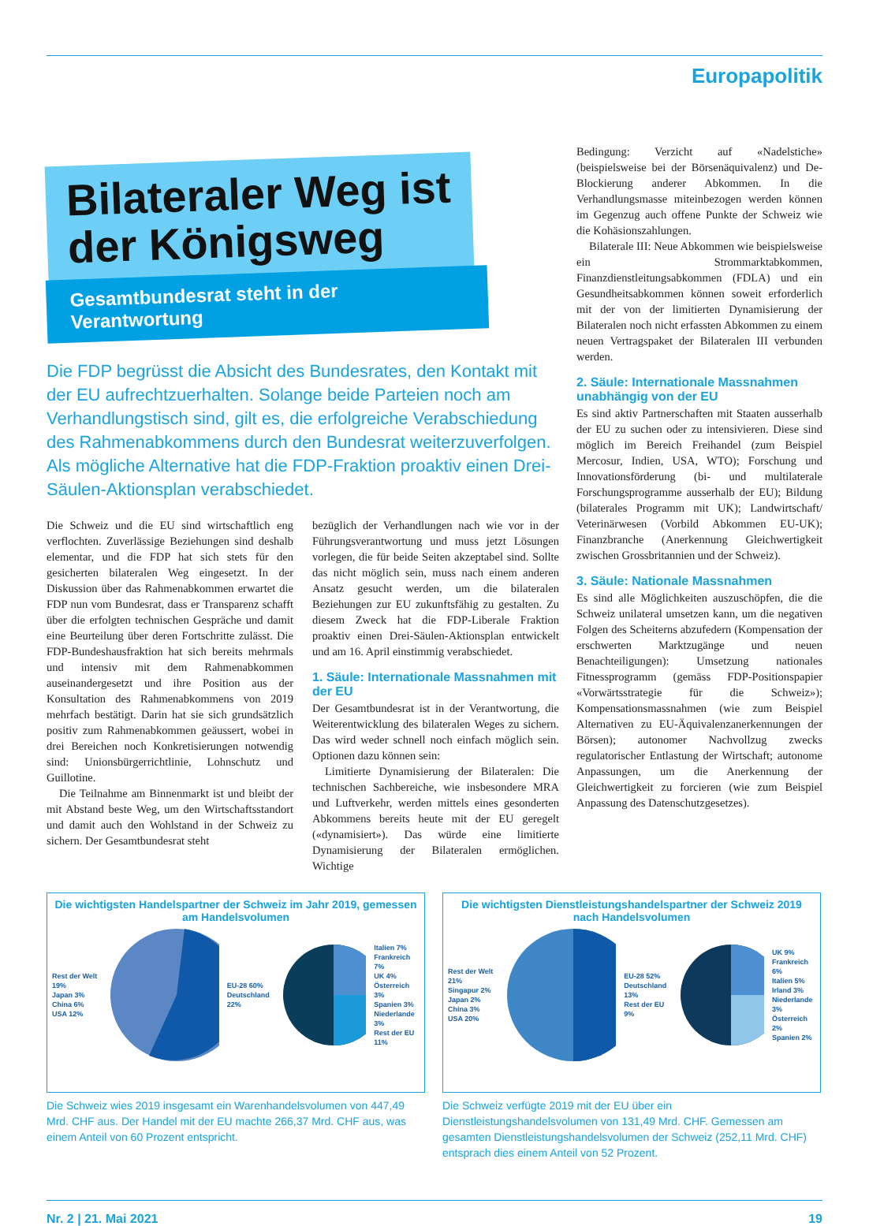Europapolitik
Bilateraler Weg ist
der Königsweg
Gesamtbundesrat steht in der Verantwortung
Die FDP begrüsst die Absicht des Bundesrates, den Kontakt mit der EU aufrechtzuerhalten. Solange beide Parteien noch am Verhandlungstisch sind, gilt es, die erfolgreiche Verabschiedung des Rahmenabkommens durch den Bundesrat weiterzuverfolgen. Als mögliche Alternative hat die FDP-Fraktion proaktiv einen Drei-Säulen-Aktionsplan verabschiedet.
Die Schweiz und die EU sind wirtschaftlich eng verflochten. Zuverlässige Beziehungen sind deshalb elementar, und die FDP hat sich stets für den gesicherten bilateralen Weg eingesetzt. In der Diskussion über das Rahmenabkommen erwartet die FDP nun vom Bundesrat, dass er Transparenz schafft über die erfolgten technischen Gespräche und damit eine Beurteilung über deren Fortschritte zulässt. Die FDP-Bundeshausfraktion hat sich bereits mehrmals und intensiv mit dem Rahmenabkommen auseinandergesetzt und ihre Position aus der Konsultation des Rahmenabkommens von 2019 mehrfach bestätigt. Darin hat sie sich grundsätzlich positiv zum Rahmenabkommen geäussert, wobei in drei Bereichen noch Konkretisierungen notwendig sind: Unionsbürgerrichtlinie, Lohnschutz und Guillotine.
Die Teilnahme am Binnenmarkt ist und bleibt der mit Abstand beste Weg, um den Wirtschaftsstandort und damit auch den Wohlstand in der Schweiz zu sichern. Der Gesamtbundesrat steht
bezüglich der Verhandlungen nach wie vor in der Führungsverantwortung und muss jetzt Lösungen vorlegen, die für beide Seiten akzeptabel sind. Sollte das nicht möglich sein, muss nach einem anderen Ansatz gesucht werden, um die bilateralen Beziehungen zur EU zukunftsfähig zu gestalten. Zu diesem Zweck hat die FDP-Liberale Fraktion proaktiv einen Drei-Säulen-Aktionsplan entwickelt und am 16. April einstimmig verabschiedet.
1. Säule: Internationale Massnahmen mit der EU
Der Gesamtbundesrat ist in der Verantwortung, die Weiterentwicklung des bilateralen Weges zu sichern. Das wird weder schnell noch einfach möglich sein. Optionen dazu können sein:
Limitierte Dynamisierung der Bilateralen: Die technischen Sachbereiche, wie insbesondere MRA und Luftverkehr, werden mittels eines gesonderten Abkommens bereits heute mit der EU geregelt («dynamisiert»). Das würde eine limitierte Dynamisierung der Bilateralen ermöglichen. Wichtige
Bedingung: Verzicht auf «Nadelstiche» (beispielsweise bei der Börsenäquivalenz) und De-Blockierung anderer Abkommen. In die Verhandlungsmasse miteinbezogen werden können im Gegenzug auch offene Punkte der Schweiz wie die Kohäsionszahlungen.
Bilaterale III: Neue Abkommen wie beispielsweise ein Strommarktabkommen, Finanzdienstleitungsabkommen (FDLA) und ein Gesundheitsabkommen können soweit erforderlich mit der von der limitierten Dynamisierung der Bilateralen noch nicht erfassten Abkommen zu einem neuen Vertragspaket der Bilateralen III verbunden werden.
2. Säule: Internationale Massnahmen unabhängig von der EU
Es sind aktiv Partnerschaften mit Staaten ausserhalb der EU zu suchen oder zu intensivieren. Diese sind möglich im Bereich Freihandel (zum Beispiel Mercosur, Indien, USA, WTO); Forschung und Innovationsförderung (bi- und multilaterale Forschungsprogramme ausserhalb der EU); Bildung (bilaterales Programm mit UK); Landwirtschaft/ Veterinärwesen (Vorbild Abkommen EU-UK); Finanzbranche (Anerkennung Gleichwertigkeit zwischen Grossbritannien und der Schweiz).
3. Säule: Nationale Massnahmen
Es sind alle Möglichkeiten auszuschöpfen, die die Schweiz unilateral umsetzen kann, um die negativen Folgen des Scheiterns abzufedern (Kompensation der erschwerten Marktzugänge und neuen Benachteiligungen): Umsetzung nationales Fitnessprogramm (gemäss FDP-Positionspapier «Vorwärtsstrategie für die Schweiz»); Kompensationsmassnahmen (wie zum Beispiel Alternativen zu EU-Äquivalenzanerkennungen der Börsen); autonomer Nachvollzug zwecks regulatorischer Entlastung der Wirtschaft; autonome Anpassungen, um die Anerkennung der Gleichwertigkeit zu forcieren (wie zum Beispiel Anpassung des Datenschutzgesetzes).
Die wichtigsten Handelspartner der Schweiz im Jahr 2019, gemessen am Handelsvolumen
Rest der Welt 19%
Japan 3%
China 6%
USA 12%
EU-28 60%
Deutschland 22%
Italien 7%
Frankreich 7%
UK 4%
Österreich 3%
Spanien 3%
Niederlande 3%
Rest der EU 11%
Die Schweiz wies 2019 insgesamt ein Warenhandelsvolumen von 447,49 Mrd. CHF aus. Der Handel mit der EU machte 266,37 Mrd. CHF aus, was einem Anteil von 60 Prozent entspricht.
Die wichtigsten Dienstleistungshandelspartner der Schweiz 2019 nach Handelsvolumen
Rest der Welt 21%
Singapur 2%
Japan 2%
China 3%
USA 20%
EU-28 52%
Deutschland 13%
Rest der EU 9%
UK 9%
Frankreich 6%
Italien 5%
Irland 3%
Niederlande 3%
Österreich 2%
Spanien 2%
Die Schweiz verfügte 2019 mit der EU über ein Dienstleistungshandelsvolumen von 131,49 Mrd. CHF. Gemessen am gesamten Dienstleistungshandelsvolumen der Schweiz (252,11 Mrd. CHF) entsprach dies einem Anteil von 52 Prozent.
Nr. 2 | 21. Mai 2021 19